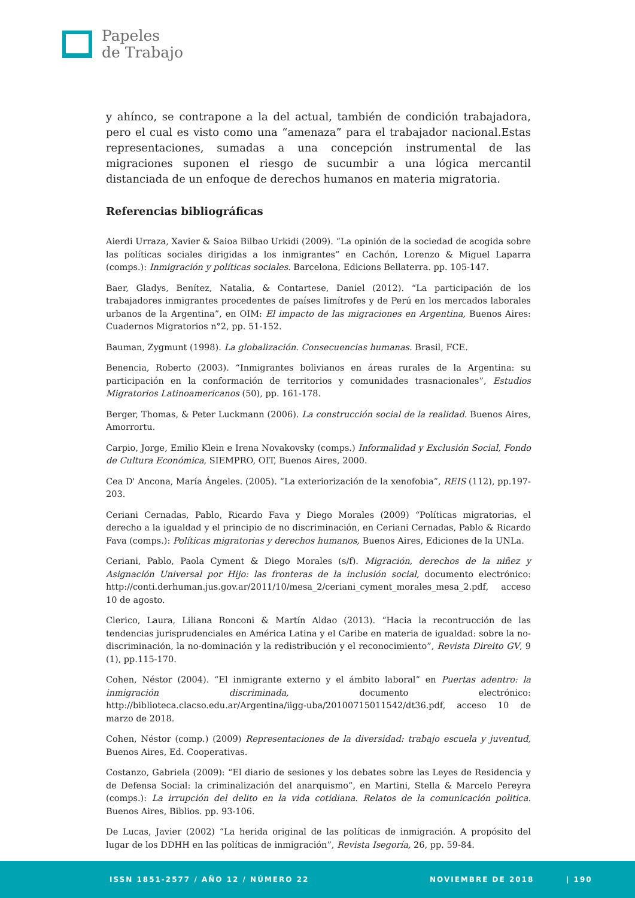Papeles
de Trabajo
y ahínco, se contrapone a la del actual, también de condición trabajadora, pero el cual es visto como una “amenaza” para el trabajador nacional.Estas representaciones, sumadas a una concepción instrumental de las migraciones suponen el riesgo de sucumbir a una lógica mercantil distanciada de un enfoque de derechos humanos en materia migratoria.
Referencias bibliográficas
Aierdi Urraza, Xavier & Saioa Bilbao Urkidi (2009). “La opinión de la sociedad de acogida sobre las políticas sociales dirigidas a los inmigrantes” en Cachón, Lorenzo & Miguel Laparra (comps.): Inmigración y políticas sociales. Barcelona, Edicions Bellaterra. pp. 105-147.
Baer, Gladys, Benítez, Natalia, & Contartese, Daniel (2012). “La participación de los trabajadores inmigrantes procedentes de países limítrofes y de Perú en los mercados laborales urbanos de la Argentina”, en OIM: El impacto de las migraciones en Argentina, Buenos Aires: Cuadernos Migratorios n°2, pp. 51-152.
Bauman, Zygmunt (1998). La globalización. Consecuencias humanas. Brasil, FCE.
Benencia, Roberto (2003). “Inmigrantes bolivianos en áreas rurales de la Argentina: su participación en la conformación de territorios y comunidades trasnacionales”, Estudios Migratorios Latinoamericanos (50), pp. 161-178.
Berger, Thomas, & Peter Luckmann (2006). La construcción social de la realidad. Buenos Aires, Amorrortu.
Carpio, Jorge, Emilio Klein e Irena Novakovsky (comps.) Informalidad y Exclusión Social, Fondo de Cultura Económica, SIEMPRO, OIT, Buenos Aires, 2000.
Cea D' Ancona, María Ángeles. (2005). “La exteriorización de la xenofobia”, REIS (112), pp.197-203.
Ceriani Cernadas, Pablo, Ricardo Fava y Diego Morales (2009) “Políticas migratorias, el derecho a la igualdad y el principio de no discriminación, en Ceriani Cernadas, Pablo & Ricardo Fava (comps.): Políticas migratorias y derechos humanos, Buenos Aires, Ediciones de la UNLa.
Ceriani, Pablo, Paola Cyment & Diego Morales (s/f). Migración, derechos de la niñez y Asignación Universal por Hijo: las fronteras de la inclusión social, documento electrónico: http://conti.derhuman.jus.gov.ar/2011/10/mesa_2/ceriani_cyment_morales_mesa_2.pdf, acceso 10 de agosto.
Clerico, Laura, Liliana Ronconi & Martín Aldao (2013). “Hacia la recontrucción de las tendencias jurisprudenciales en América Latina y el Caribe en materia de igualdad: sobre la no-discriminación, la no-dominación y la redistribución y el reconocimiento”, Revista Direito GV, 9 (1), pp.115-170.
Cohen, Néstor (2004). “El inmigrante externo y el ámbito laboral” en Puertas adentro: la inmigración discriminada, documento electrónico: http://biblioteca.clacso.edu.ar/Argentina/iigg-uba/20100715011542/dt36.pdf, acceso 10 de marzo de 2018.
Cohen, Néstor (comp.) (2009) Representaciones de la diversidad: trabajo escuela y juventud, Buenos Aires, Ed. Cooperativas.
Costanzo, Gabriela (2009): “El diario de sesiones y los debates sobre las Leyes de Residencia y de Defensa Social: la criminalización del anarquismo”, en Martini, Stella & Marcelo Pereyra (comps.): La irrupción del delito en la vida cotidiana. Relatos de la comunicación politica. Buenos Aires, Biblios. pp. 93-106.
De Lucas, Javier (2002) “La herida original de las políticas de inmigración. A propósito del lugar de los DDHH en las políticas de inmigración”, Revista Isegoría, 26, pp. 59-84.
ISSN 1851-2577 / AÑO 12 / NÚMERO 22 NOVIEMBRE DE 2018 | 190